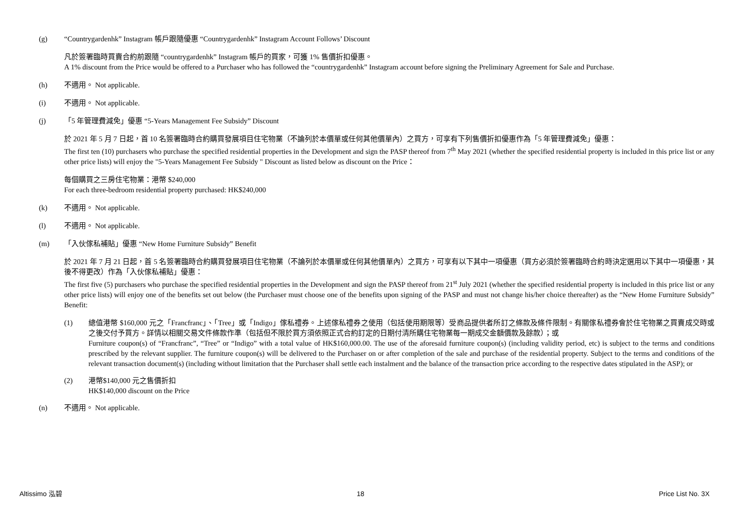(g) “Countrygardenhk” Instagram 帳戶跟隨優惠 “Countrygardenhk” Instagram Account Follows’ Discount
凡於簽署臨時買賣合約前跟隨 “countrygardenhk” Instagram 帳戶的買家，可獲 1% 售價折扣優惠。
A 1% discount from the Price would be offered to a Purchaser who has followed the “countrygardenhk” Instagram account before signing the Preliminary Agreement for Sale and Purchase.
(h) 不適用。 Not applicable.
(i) 不適用。 Not applicable.
(j) 「5 年管理費減免」優惠 “5-Years Management Fee Subsidy” Discount
於 2021 年 5 月 7 日起，首 10 名簽署臨時合約購買發展項目住宅物業（不論列於本價單或任何其他價單內）之買方，可享有下列售價折扣優惠作為「5 年管理費減免」優惠：
The first ten (10) purchasers who purchase the specified residential properties in the Development and sign the PASP thereof from 7<sup>th</sup> May 2021 (whether the specified residential property is included in this price list or any other price lists) will enjoy the "5-Years Management Fee Subsidy " Discount as listed below as discount on the Price：
每個購買之三房住宅物業：港幣 $240,000
For each three-bedroom residential property purchased: HK$240,000
(k) 不適用。 Not applicable.
(l) 不適用。 Not applicable.
(m) 「入伙傢私補貼」優惠 “New Home Furniture Subsidy” Benefit
於 2021 年 7 月 21 日起，首 5 名簽署臨時合約購買發展項目住宅物業（不論列於本價單或任何其他價單內）之買方，可享有以下其中一項優惠（買方必須於簽署臨時合約時決定選用以下其中一項優惠，其後不得更改）作為「入伙傢私補貼」優惠：
The first five (5) purchasers who purchase the specified residential properties in the Development and sign the PASP thereof from 21<sup>st</sup> July 2021 (whether the specified residential property is included in this price list or any other price lists) will enjoy one of the benefits set out below (the Purchaser must choose one of the benefits upon signing of the PASP and must not change his/her choice thereafter) as the “New Home Furniture Subsidy” Benefit:
(1) 總值港幣 $160,000 元之「Francfranc」、「Tree」或「Indigo」傢私禮券。上述傢私禮券之使用（包括使用期限等）受商品提供者所訂之條款及條件限制。有關傢私禮券會於住宅物業之買賣成交時或之後交付予買方。詳情以相關交易文件條款作準（包括但不限於買方須依照正式合約訂定的日期付清所購住宅物業每一期成交金額價款及餘款）；或
Furniture coupon(s) of “Francfranc”, “Tree” or “Indigo” with a total value of HK$160,000.00. The use of the aforesaid furniture coupon(s) (including validity period, etc) is subject to the terms and conditions prescribed by the relevant supplier. The furniture coupon(s) will be delivered to the Purchaser on or after completion of the sale and purchase of the residential property. Subject to the terms and conditions of the relevant transaction document(s) (including without limitation that the Purchaser shall settle each instalment and the balance of the transaction price according to the respective dates stipulated in the ASP); or
(2) 港幣$140,000 元之售價折扣
HK$140,000 discount on the Price
(n) 不適用。 Not applicable.
Altissimo 泓碧 18 Price List No. 3X